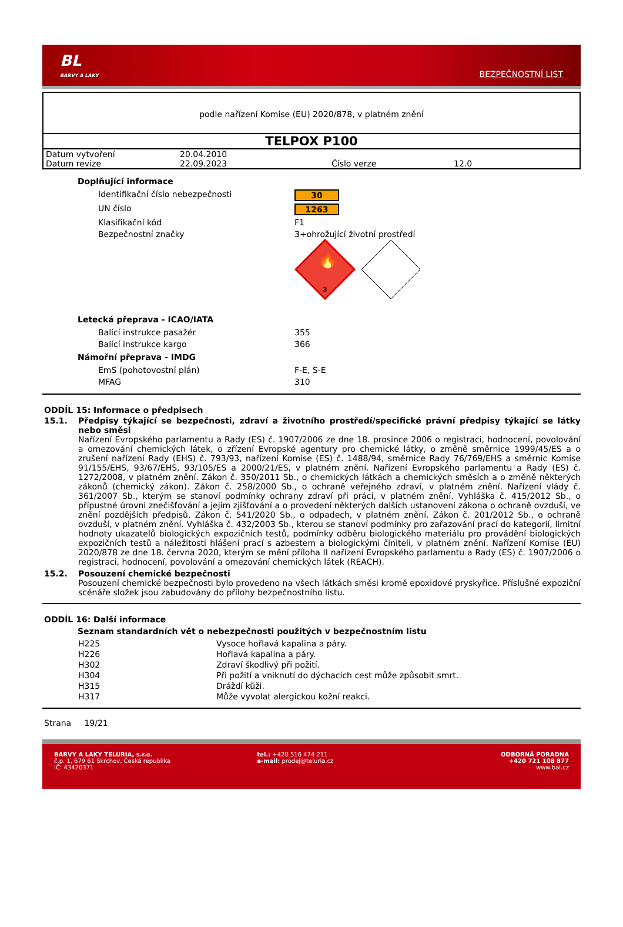BL
BARVY A LAKY
BEZPEČNOSTNÍ LIST
podle nařízení Komise (EU) 2020/878, v platném znění
TELPOX P100
| Datum vytvoření | 20.04.2010 | | |
| Datum revize | 22.09.2023 | Číslo verze | 12.0 |
Doplňující informace
| Identifikační číslo nebezpečnosti | 30 |
| UN číslo | 1263 |
| Klasifikační kód | F1 |
| Bezpečnostní značky | 3+ohrožující životní prostředí 3 🔥 |
Letecká přeprava - ICAO/IATA
| Balící instrukce pasažér | 355 |
| Balící instrukce kargo | 366 |
Námořní přeprava - IMDG
| EmS (pohotovostní plán) | F-E, S-E |
| MFAG | 310 |
ODDÍL 15: Informace o předpisech
15.1. Předpisy týkající se bezpečnosti, zdraví a životního prostředí/specifické právní předpisy týkající se látky nebo směsi
Nařízení Evropského parlamentu a Rady (ES) č. 1907/2006 ze dne 18. prosince 2006 o registraci, hodnocení, povolování a omezování chemických látek, o zřízení Evropské agentury pro chemické látky, o změně směrnice 1999/45/ES a o zrušení nařízení Rady (EHS) č. 793/93, nařízení Komise (ES) č. 1488/94, směrnice Rady 76/769/EHS a směrnic Komise 91/155/EHS, 93/67/EHS, 93/105/ES a 2000/21/ES, v platném znění. Nařízení Evropského parlamentu a Rady (ES) č. 1272/2008, v platném znění. Zákon č. 350/2011 Sb., o chemických látkách a chemických směsích a o změně některých zákonů (chemický zákon). Zákon č. 258/2000 Sb., o ochraně veřejného zdraví, v platném znění. Nařízení vlády č. 361/2007 Sb., kterým se stanoví podmínky ochrany zdraví při práci, v platném znění. Vyhláška č. 415/2012 Sb., o přípustné úrovni znečišťování a jejím zjišťování a o provedení některých dalších ustanovení zákona o ochraně ovzduší, ve znění pozdějších předpisů. Zákon č. 541/2020 Sb., o odpadech, v platném znění. Zákon č. 201/2012 Sb., o ochraně ovzduší, v platném znění. Vyhláška č. 432/2003 Sb., kterou se stanoví podmínky pro zařazování prací do kategorií, limitní hodnoty ukazatelů biologických expozičních testů, podmínky odběru biologického materiálu pro provádění biologických expozičních testů a náležitosti hlášení prací s azbestem a biologickými činiteli, v platném znění. Nařízení Komise (EU) 2020/878 ze dne 18. června 2020, kterým se mění příloha II nařízení Evropského parlamentu a Rady (ES) č. 1907/2006 o registraci, hodnocení, povolování a omezování chemických látek (REACH).
15.2. Posouzení chemické bezpečnosti
Posouzení chemické bezpečnosti bylo provedeno na všech látkách směsi kromě epoxidové pryskyřice. Příslušné expoziční scénáře složek jsou zabudovány do přílohy bezpečnostního listu.
ODDÍL 16: Další informace
Seznam standardních vět o nebezpečnosti použitých v bezpečnostním listu
| H225 | Vysoce hořlavá kapalina a páry. |
| H226 | Hořlavá kapalina a páry. |
| H302 | Zdraví škodlivý při požití. |
| H304 | Při požití a vniknutí do dýchacích cest může způsobit smrt. |
| H315 | Dráždí kůži. |
| H317 | Může vyvolat alergickou kožní reakci. |
Strana 19/21
BARVY A LAKY TELURIA, s.r.o.
č.p. 1, 679 61 Skrchov, Česká republika
IČ: 43420371
tel.: +420 516 474 211
e-mail: prodej@teluria.cz
ODBORNÁ PORADNA
+420 721 108 877
www.bal.cz